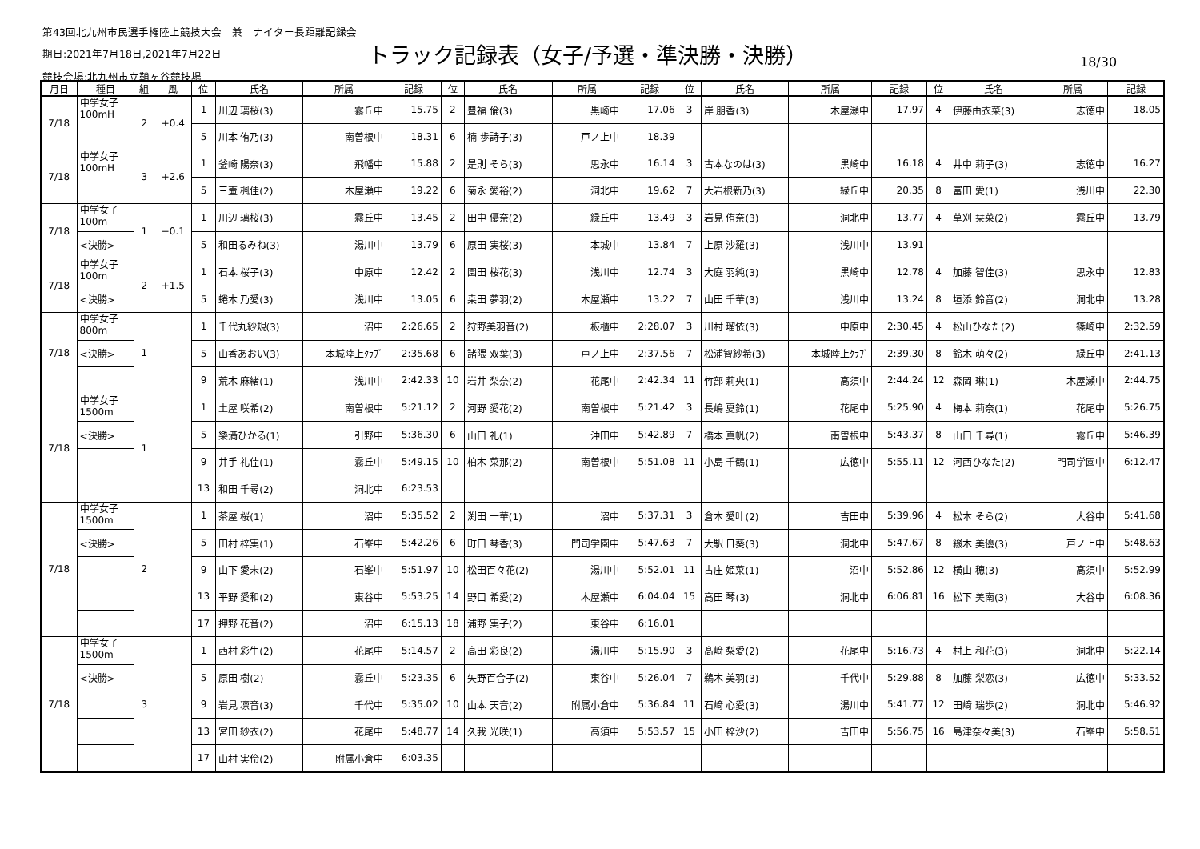第43回北九州市民選手権陸上競技大会　兼　ナイター長距離記録会
期日:2021年7月18日,2021年7月22日
競技会場:北九州市立鞘ヶ谷競技場
トラック記録表（女子/予選・準決勝・決勝）
18/30
| 月日 | 種目 | 組 | 風 | 位 | 氏名 | 所属 | 記録 | 位 | 氏名 | 所属 | 記録 | 位 | 氏名 | 所属 | 記録 | 位 | 氏名 | 所属 | 記録 |
| --- | --- | --- | --- | --- | --- | --- | --- | --- | --- | --- | --- | --- | --- | --- | --- | --- | --- | --- | --- |
| 7/18 | 中学女子 100mH | 2 | +0.4 | 1 | 川辺 璃桜(3) | 霧丘中 | 15.75 | 2 | 豊福 倫(3) | 黒崎中 | 17.06 | 3 | 岸 朋香(3) | 木屋瀬中 | 17.97 | 4 | 伊藤由衣菜(3) | 志徳中 | 18.05 |
| | | | | 5 | 川本 侑乃(3) | 南曽根中 | 18.31 | 6 | 楠 歩詩子(3) | 戸ノ上中 | 18.39 | | | | | | | | |
| 7/18 | 中学女子 100mH | 3 | +2.6 | 1 | 釜崎 陽奈(3) | 飛幡中 | 15.88 | 2 | 是則 そら(3) | 思永中 | 16.14 | 3 | 古本なのは(3) | 黒崎中 | 16.18 | 4 | 井中 莉子(3) | 志徳中 | 16.27 |
| | | | | 5 | 三壷 楓佳(2) | 木屋瀬中 | 19.22 | 6 | 菊永 愛裕(2) | 洞北中 | 19.62 | 7 | 大岩根新乃(3) | 緑丘中 | 20.35 | 8 | 富田 愛(1) | 浅川中 | 22.30 |
| 7/18 | 中学女子 100m | 1 | −0.1 | 1 | 川辺 璃桜(3) | 霧丘中 | 13.45 | 2 | 田中 優奈(2) | 緑丘中 | 13.49 | 3 | 岩見 侑奈(3) | 洞北中 | 13.77 | 4 | 草刈 栞菜(2) | 霧丘中 | 13.79 |
| | <決勝> | | | 5 | 和田るみね(3) | 湯川中 | 13.79 | 6 | 原田 実桜(3) | 本城中 | 13.84 | 7 | 上原 沙羅(3) | 浅川中 | 13.91 | | | | |
| 7/18 | 中学女子 100m | 2 | +1.5 | 1 | 石本 桜子(3) | 中原中 | 12.42 | 2 | 園田 桜花(3) | 浅川中 | 12.74 | 3 | 大庭 羽純(3) | 黒崎中 | 12.78 | 4 | 加藤 智佳(3) | 思永中 | 12.83 |
| | <決勝> | | | 5 | 蜷木 乃愛(3) | 浅川中 | 13.05 | 6 | 桒田 夢羽(2) | 木屋瀬中 | 13.22 | 7 | 山田 千華(3) | 浅川中 | 13.24 | 8 | 垣添 鈴音(2) | 洞北中 | 13.28 |
| 7/18 | 中学女子 800m | 1 | | 1 | 千代丸紗規(3) | 沼中 | 2:26.65 | 2 | 狩野美羽音(2) | 板櫃中 | 2:28.07 | 3 | 川村 瑠依(3) | 中原中 | 2:30.45 | 4 | 松山ひなた(2) | 篠崎中 | 2:32.59 |
| | <決勝> | | | 5 | 山香あおい(3) | 本城陸上ｸﾗﾌﾞ | 2:35.68 | 6 | 諸隈 双葉(3) | 戸ノ上中 | 2:37.56 | 7 | 松浦智紗希(3) | 本城陸上ｸﾗﾌﾞ | 2:39.30 | 8 | 鈴木 萌々(2) | 緑丘中 | 2:41.13 |
| | | | | 9 | 荒木 麻緒(1) | 浅川中 | 2:42.33 | 10 | 岩井 梨奈(2) | 花尾中 | 2:42.34 | 11 | 竹部 莉央(1) | 高須中 | 2:44.24 | 12 | 森岡 琳(1) | 木屋瀬中 | 2:44.75 |
| 7/18 | 中学女子 1500m | 1 | | 1 | 土屋 咲希(2) | 南曽根中 | 5:21.12 | 2 | 河野 愛花(2) | 南曽根中 | 5:21.42 | 3 | 長嶋 夏鈴(1) | 花尾中 | 5:25.90 | 4 | 梅本 莉奈(1) | 花尾中 | 5:26.75 |
| | <決勝> | | | 5 | 樂満ひかる(1) | 引野中 | 5:36.30 | 6 | 山口 礼(1) | 沖田中 | 5:42.89 | 7 | 橋本 真帆(2) | 南曽根中 | 5:43.37 | 8 | 山口 千尋(1) | 霧丘中 | 5:46.39 |
| | | | | 9 | 井手 礼佳(1) | 霧丘中 | 5:49.15 | 10 | 柏木 菜那(2) | 南曽根中 | 5:51.08 | 11 | 小島 千鶴(1) | 広徳中 | 5:55.11 | 12 | 河西ひなた(2) | 門司学園中 | 6:12.47 |
| | | | | 13 | 和田 千尋(2) | 洞北中 | 6:23.53 | | | | | | | | | | | | |
| 7/18 | 中学女子 1500m | 2 | | 1 | 茶屋 桜(1) | 沼中 | 5:35.52 | 2 | 渕田 一華(1) | 沼中 | 5:37.31 | 3 | 倉本 愛叶(2) | 吉田中 | 5:39.96 | 4 | 松本 そら(2) | 大谷中 | 5:41.68 |
| | <決勝> | | | 5 | 田村 梓実(1) | 石峯中 | 5:42.26 | 6 | 町口 琴香(3) | 門司学園中 | 5:47.63 | 7 | 大駅 日葵(3) | 洞北中 | 5:47.67 | 8 | 綴木 美優(3) | 戸ノ上中 | 5:48.63 |
| | | | | 9 | 山下 愛未(2) | 石峯中 | 5:51.97 | 10 | 松田百々花(2) | 湯川中 | 5:52.01 | 11 | 古庄 姫菜(1) | 沼中 | 5:52.86 | 12 | 横山 穂(3) | 高須中 | 5:52.99 |
| | | | | 13 | 平野 愛和(2) | 東谷中 | 5:53.25 | 14 | 野口 希愛(2) | 木屋瀬中 | 6:04.04 | 15 | 高田 琴(3) | 洞北中 | 6:06.81 | 16 | 松下 美南(3) | 大谷中 | 6:08.36 |
| | | | | 17 | 押野 花音(2) | 沼中 | 6:15.13 | 18 | 浦野 実子(2) | 東谷中 | 6:16.01 | | | | | | | | |
| 7/18 | 中学女子 1500m | 3 | | 1 | 西村 彩生(2) | 花尾中 | 5:14.57 | 2 | 高田 彩良(2) | 湯川中 | 5:15.90 | 3 | 髙﨑 梨愛(2) | 花尾中 | 5:16.73 | 4 | 村上 和花(3) | 洞北中 | 5:22.14 |
| | <決勝> | | | 5 | 原田 樹(2) | 霧丘中 | 5:23.35 | 6 | 矢野百合子(2) | 東谷中 | 5:26.04 | 7 | 鵜木 美羽(3) | 千代中 | 5:29.88 | 8 | 加藤 梨恋(3) | 広徳中 | 5:33.52 |
| | | | | 9 | 岩見 凛音(3) | 千代中 | 5:35.02 | 10 | 山本 天音(2) | 附属小倉中 | 5:36.84 | 11 | 石﨑 心愛(3) | 湯川中 | 5:41.77 | 12 | 田﨑 瑞歩(2) | 洞北中 | 5:46.92 |
| | | | | 13 | 宮田 紗衣(2) | 花尾中 | 5:48.77 | 14 | 久我 光咲(1) | 高須中 | 5:53.57 | 15 | 小田 梓沙(2) | 吉田中 | 5:56.75 | 16 | 島津奈々美(3) | 石峯中 | 5:58.51 |
| | | | | 17 | 山村 実伶(2) | 附属小倉中 | 6:03.35 | | | | | | | | | | | | |